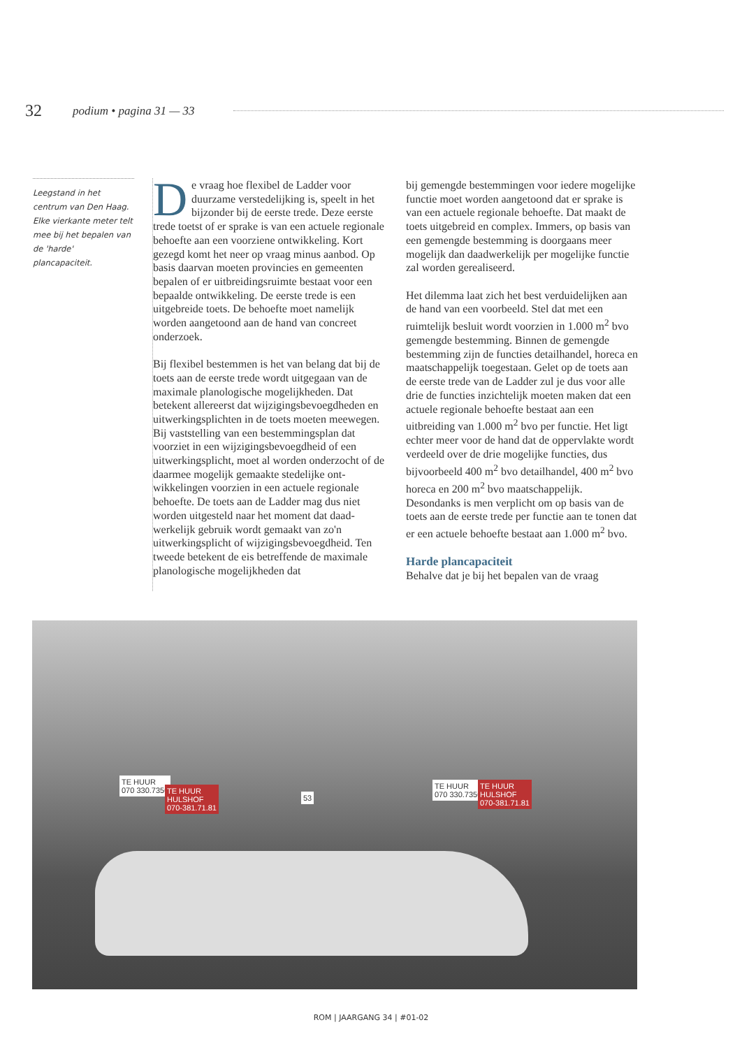32 podium • pagina 31 — 33
Leegstand in het centrum van Den Haag. Elke vierkante meter telt mee bij het bepalen van de 'harde' plancapaciteit.
De vraag hoe flexibel de Ladder voor duurzame verstedelijking is, speelt in het bijzonder bij de eerste trede. Deze eerste trede toetst of er sprake is van een actuele regionale behoefte aan een voorziene ontwikkeling. Kort gezegd komt het neer op vraag minus aanbod. Op basis daarvan moeten provincies en gemeenten bepalen of er uitbreidingsruimte bestaat voor een bepaalde ontwikkeling. De eerste trede is een uitgebreide toets. De behoefte moet namelijk worden aangetoond aan de hand van concreet onderzoek.
Bij flexibel bestemmen is het van belang dat bij de toets aan de eerste trede wordt uitge­gaan van de maximale planologische moge­lijkheden. Dat betekent allereerst dat wijzi­gingsbevoegdheden en uitwerkingsplichten in de toets moeten meewegen. Bij vaststelling van een bestemmingsplan dat voorziet in een wijzigingsbevoegdheid of een uitwer­kingsplicht, moet al worden onderzocht of de daarmee mogelijk gemaakte stedelijke ont­wikkelingen voorzien in een actuele regionale behoefte. De toets aan de Ladder mag dus niet worden uitgesteld naar het moment dat daad­werkelijk gebruik wordt gemaakt van zo'n uitwerkingsplicht of wijzigingsbevoegdheid. Ten tweede betekent de eis betreffende de maximale planologische mogelijkheden dat
bij gemengde bestemmingen voor iedere mogelijke functie moet worden aangetoond dat er sprake is van een actuele regionale behoefte. Dat maakt de toets uitgebreid en complex. Immers, op basis van een gemeng­de bestemming is doorgaans meer mogelijk dan daadwerkelijk per mogelijke functie zal worden gerealiseerd.
Het dilemma laat zich het best verduidelij­ken aan de hand van een voorbeeld. Stel dat met een ruimtelijk besluit wordt voorzien in 1.000 m<sup>2</sup> bvo gemengde bestemming. Binnen de gemengde bestemming zijn de functies detailhandel, horeca en maatschappelijk toegestaan. Gelet op de toets aan de eerste trede van de Ladder zul je dus voor alle drie de functies inzichtelijk moeten maken dat een actuele regionale behoefte bestaat aan een uitbreiding van 1.000 m<sup>2</sup> bvo per functie. Het ligt echter meer voor de hand dat de opper­vlakte wordt verdeeld over de drie mogelijke functies, dus bijvoorbeeld 400 m<sup>2</sup> bvo detail­handel, 400 m<sup>2</sup> bvo horeca en 200 m<sup>2</sup> bvo maatschappelijk. Desondanks is men verplicht om op basis van de toets aan de eerste trede per functie aan te tonen dat er een actuele behoefte bestaat aan 1.000 m<sup>2</sup> bvo.
Harde plancapaciteit
Behalve dat je bij het bepalen van de vraag
TE HUUR
070 330.7350
TE HUUR
HULSHOF
070-381.71.81
53
TE HUUR
070 330.7350
TE HUUR
HULSHOF
070-381.71.81
ROM | JAARGANG 34 | #01-02